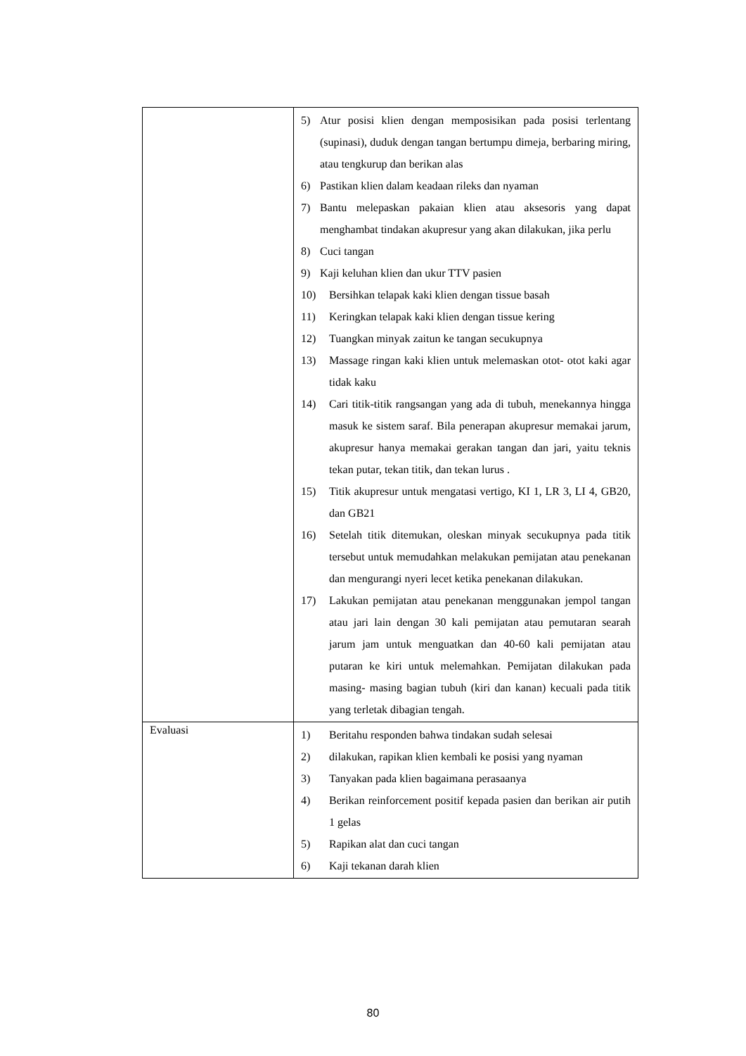| | 5) Atur posisi klien dengan memposisikan pada posisi terlentang (supinasi), duduk dengan tangan bertumpu dimeja, berbaring miring, atau tengkurup dan berikan alas 6) Pastikan klien dalam keadaan rileks dan nyaman 7) Bantu melepaskan pakaian klien atau aksesoris yang dapat menghambat tindakan akupresur yang akan dilakukan, jika perlu 8) Cuci tangan 9) Kaji keluhan klien dan ukur TTV pasien 10) Bersihkan telapak kaki klien dengan tissue basah 11) Keringkan telapak kaki klien dengan tissue kering 12) Tuangkan minyak zaitun ke tangan secukupnya 13) Massage ringan kaki klien untuk melemaskan otot- otot kaki agar tidak kaku 14) Cari titik-titik rangsangan yang ada di tubuh, menekannya hingga masuk ke sistem saraf. Bila penerapan akupresur memakai jarum, akupresur hanya memakai gerakan tangan dan jari, yaitu teknis tekan putar, tekan titik, dan tekan lurus . 15) Titik akupresur untuk mengatasi vertigo, KI 1, LR 3, LI 4, GB20, dan GB21 16) Setelah titik ditemukan, oleskan minyak secukupnya pada titik tersebut untuk memudahkan melakukan pemijatan atau penekanan dan mengurangi nyeri lecet ketika penekanan dilakukan. 17) Lakukan pemijatan atau penekanan menggunakan jempol tangan atau jari lain dengan 30 kali pemijatan atau pemutaran searah jarum jam untuk menguatkan dan 40-60 kali pemijatan atau putaran ke kiri untuk melemahkan. Pemijatan dilakukan pada masing- masing bagian tubuh (kiri dan kanan) kecuali pada titik yang terletak dibagian tengah. |
| Evaluasi | 1) Beritahu responden bahwa tindakan sudah selesai 2) dilakukan, rapikan klien kembali ke posisi yang nyaman 3) Tanyakan pada klien bagaimana perasaanya 4) Berikan reinforcement positif kepada pasien dan berikan air putih 1 gelas 5) Rapikan alat dan cuci tangan 6) Kaji tekanan darah klien |
80